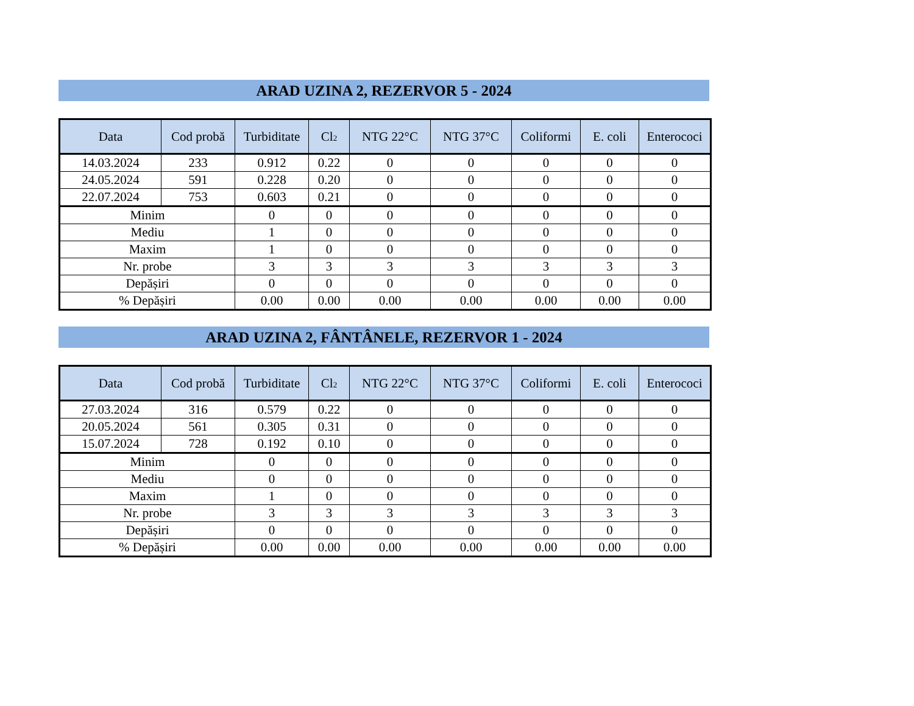ARAD UZINA 2, REZERVOR 5 - 2024
| Data | Cod probă | Turbiditate | Cl<sub>2</sub> | NTG 22°C | NTG 37°C | Coliformi | E. coli | Enterococi |
| --- | --- | --- | --- | --- | --- | --- | --- | --- |
| 14.03.2024 | 233 | 0.912 | 0.22 | 0 | 0 | 0 | 0 | 0 |
| 24.05.2024 | 591 | 0.228 | 0.20 | 0 | 0 | 0 | 0 | 0 |
| 22.07.2024 | 753 | 0.603 | 0.21 | 0 | 0 | 0 | 0 | 0 |
| Minim | | 0 | 0 | 0 | 0 | 0 | 0 | 0 |
| Mediu | | 1 | 0 | 0 | 0 | 0 | 0 | 0 |
| Maxim | | 1 | 0 | 0 | 0 | 0 | 0 | 0 |
| Nr. probe | | 3 | 3 | 3 | 3 | 3 | 3 | 3 |
| Depășiri | | 0 | 0 | 0 | 0 | 0 | 0 | 0 |
| % Depășiri | | 0.00 | 0.00 | 0.00 | 0.00 | 0.00 | 0.00 | 0.00 |
ARAD UZINA 2, FÂNTÂNELE, REZERVOR 1 - 2024
| Data | Cod probă | Turbiditate | Cl<sub>2</sub> | NTG 22°C | NTG 37°C | Coliformi | E. coli | Enterococi |
| --- | --- | --- | --- | --- | --- | --- | --- | --- |
| 27.03.2024 | 316 | 0.579 | 0.22 | 0 | 0 | 0 | 0 | 0 |
| 20.05.2024 | 561 | 0.305 | 0.31 | 0 | 0 | 0 | 0 | 0 |
| 15.07.2024 | 728 | 0.192 | 0.10 | 0 | 0 | 0 | 0 | 0 |
| Minim | | 0 | 0 | 0 | 0 | 0 | 0 | 0 |
| Mediu | | 0 | 0 | 0 | 0 | 0 | 0 | 0 |
| Maxim | | 1 | 0 | 0 | 0 | 0 | 0 | 0 |
| Nr. probe | | 3 | 3 | 3 | 3 | 3 | 3 | 3 |
| Depășiri | | 0 | 0 | 0 | 0 | 0 | 0 | 0 |
| % Depășiri | | 0.00 | 0.00 | 0.00 | 0.00 | 0.00 | 0.00 | 0.00 |